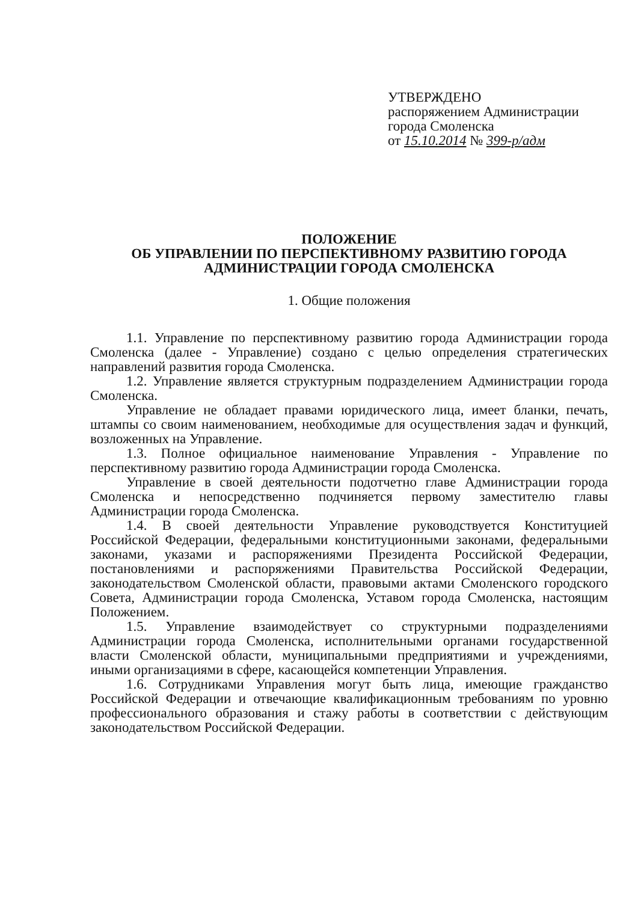УТВЕРЖДЕНО
распоряжением Администрации
города Смоленска
от 15.10.2014 № 399-р/адм
ПОЛОЖЕНИЕ
ОБ УПРАВЛЕНИИ ПО ПЕРСПЕКТИВНОМУ РАЗВИТИЮ ГОРОДА
АДМИНИСТРАЦИИ ГОРОДА СМОЛЕНСКА
1. Общие положения
1.1. Управление по перспективному развитию города Администрации города Смоленска (далее - Управление) создано с целью определения стратегических направлений развития города Смоленска.
1.2. Управление является структурным подразделением Администрации города Смоленска.
Управление не обладает правами юридического лица, имеет бланки, печать, штампы со своим наименованием, необходимые для осуществления задач и функций, возложенных на Управление.
1.3. Полное официальное наименование Управления - Управление по перспективному развитию города Администрации города Смоленска.
Управление в своей деятельности подотчетно главе Администрации города Смоленска и непосредственно подчиняется первому заместителю главы Администрации города Смоленска.
1.4. В своей деятельности Управление руководствуется Конституцией Российской Федерации, федеральными конституционными законами, федеральными законами, указами и распоряжениями Президента Российской Федерации, постановлениями и распоряжениями Правительства Российской Федерации, законодательством Смоленской области, правовыми актами Смоленского городского Совета, Администрации города Смоленска, Уставом города Смоленска, настоящим Положением.
1.5. Управление взаимодействует со структурными подразделениями Администрации города Смоленска, исполнительными органами государственной власти Смоленской области, муниципальными предприятиями и учреждениями, иными организациями в сфере, касающейся компетенции Управления.
1.6. Сотрудниками Управления могут быть лица, имеющие гражданство Российской Федерации и отвечающие квалификационным требованиям по уровню профессионального образования и стажу работы в соответствии с действующим законодательством Российской Федерации.